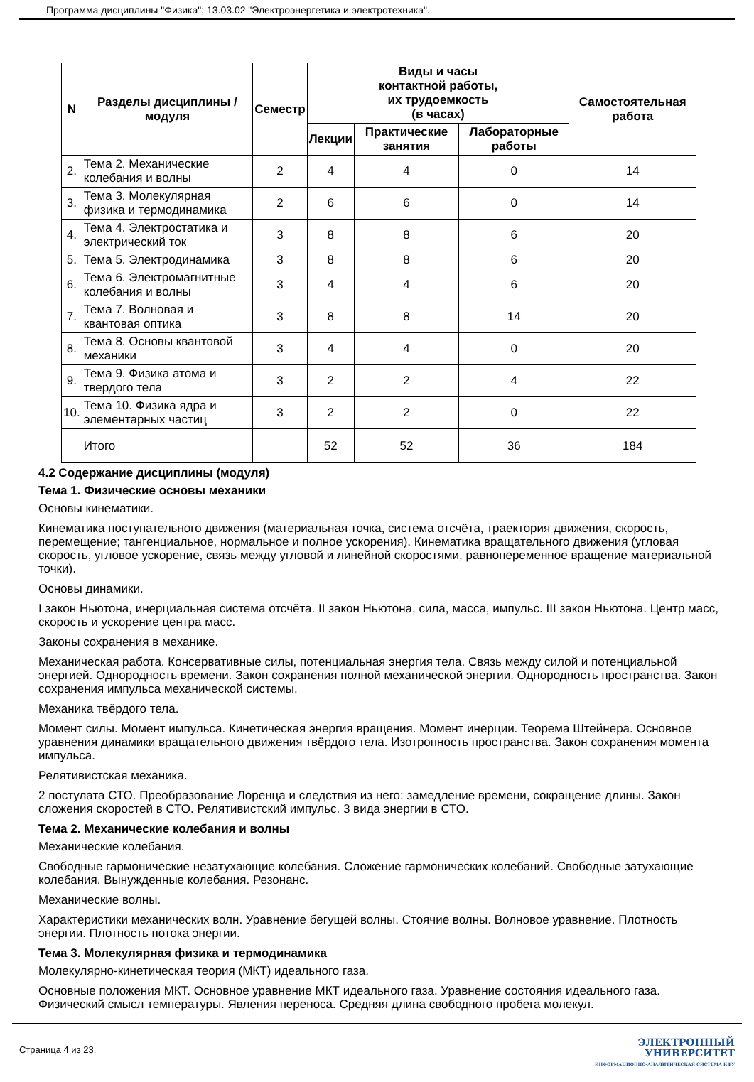Программа дисциплины "Физика"; 13.03.02 "Электроэнергетика и электротехника".
| N | Разделы дисциплины / модуля | Семестр | Виды и часы контактной работы, их трудоемкость (в часах) | | | Самостоятельная работа |
| --- | --- | --- | --- | --- | --- | --- |
| | | | Лекции | Практические занятия | Лабораторные работы | |
| 2. | Тема 2. Механические колебания и волны | 2 | 4 | 4 | 0 | 14 |
| 3. | Тема 3. Молекулярная физика и термодинамика | 2 | 6 | 6 | 0 | 14 |
| 4. | Тема 4. Электростатика и электрический ток | 3 | 8 | 8 | 6 | 20 |
| 5. | Тема 5. Электродинамика | 3 | 8 | 8 | 6 | 20 |
| 6. | Тема 6. Электромагнитные колебания и волны | 3 | 4 | 4 | 6 | 20 |
| 7. | Тема 7. Волновая и квантовая оптика | 3 | 8 | 8 | 14 | 20 |
| 8. | Тема 8. Основы квантовой механики | 3 | 4 | 4 | 0 | 20 |
| 9. | Тема 9. Физика атома и твердого тела | 3 | 2 | 2 | 4 | 22 |
| 10. | Тема 10. Физика ядра и элементарных частиц | 3 | 2 | 2 | 0 | 22 |
| | Итого | | 52 | 52 | 36 | 184 |
4.2 Содержание дисциплины (модуля)
Тема 1. Физические основы механики
Основы кинематики.
Кинематика поступательного движения (материальная точка, система отсчёта, траектория движения, скорость, перемещение; тангенциальное, нормальное и полное ускорения). Кинематика вращательного движения (угловая скорость, угловое ускорение, связь между угловой и линейной скоростями, равнопеременное вращение материальной точки).
Основы динамики.
I закон Ньютона, инерциальная система отсчёта. II закон Ньютона, сила, масса, импульс. III закон Ньютона. Центр масс, скорость и ускорение центра масс.
Законы сохранения в механике.
Механическая работа. Консервативные силы, потенциальная энергия тела. Связь между силой и потенциальной энергией. Однородность времени. Закон сохранения полной механической энергии. Однородность пространства. Закон сохранения импульса механической системы.
Механика твёрдого тела.
Момент силы. Момент импульса. Кинетическая энергия вращения. Момент инерции. Теорема Штейнера. Основное уравнения динамики вращательного движения твёрдого тела. Изотропность пространства. Закон сохранения момента импульса.
Релятивистская механика.
2 постулата СТО. Преобразование Лоренца и следствия из него: замедление времени, сокращение длины. Закон сложения скоростей в СТО. Релятивистский импульс. 3 вида энергии в СТО.
Тема 2. Механические колебания и волны
Механические колебания.
Свободные гармонические незатухающие колебания. Сложение гармонических колебаний. Свободные затухающие колебания. Вынужденные колебания. Резонанс.
Механические волны.
Характеристики механических волн. Уравнение бегущей волны. Стоячие волны. Волновое уравнение. Плотность энергии. Плотность потока энергии.
Тема 3. Молекулярная физика и термодинамика
Молекулярно-кинетическая теория (МКТ) идеального газа.
Основные положения МКТ. Основное уравнение МКТ идеального газа. Уравнение состояния идеального газа. Физический смысл температуры. Явления переноса. Средняя длина свободного пробега молекул.
Страница 4 из 23.
ЭЛЕКТРОННЫЙ
УНИВЕРСИТЕТ
ИНФОРМАЦИОННО-АНАЛИТИЧЕСКАЯ СИСТЕМА КФУ